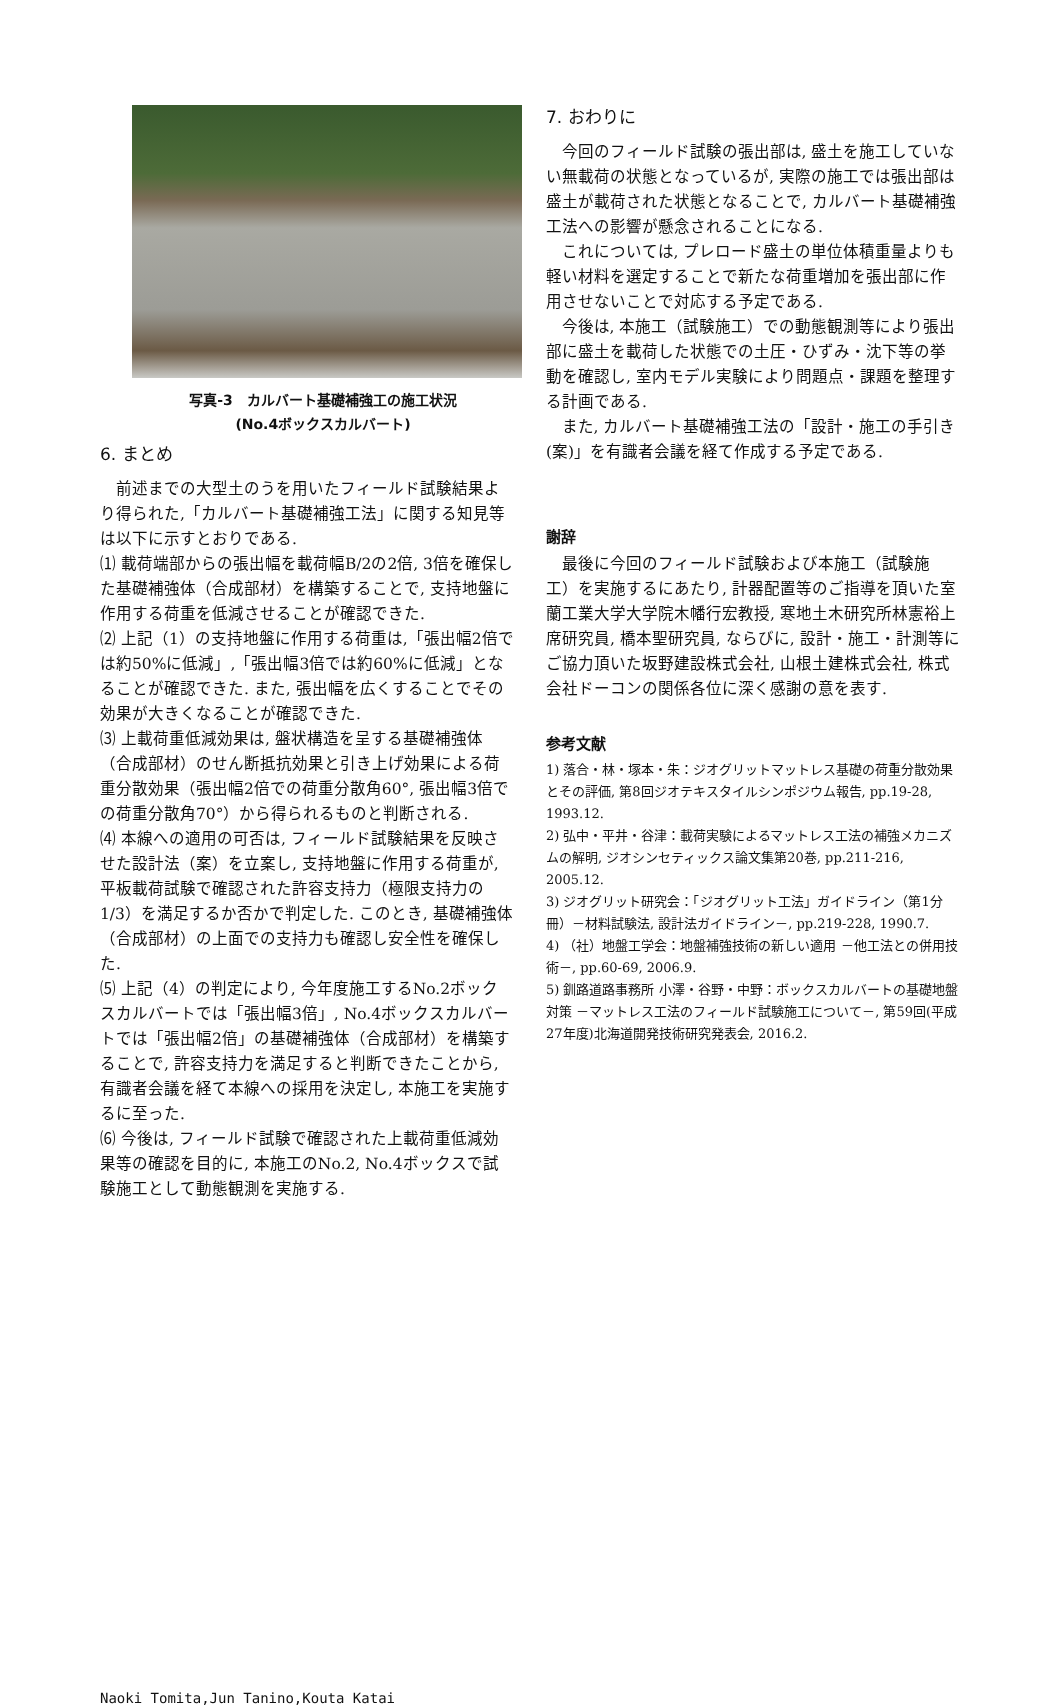写真-3　カルバート基礎補強工の施工状況
(No.4ボックスカルバート)
6. まとめ
前述までの大型土のうを用いたフィールド試験結果より得られた,「カルバート基礎補強工法」に関する知見等は以下に示すとおりである.
⑴ 載荷端部からの張出幅を載荷幅B/2の2倍, 3倍を確保した基礎補強体（合成部材）を構築することで, 支持地盤に作用する荷重を低減させることが確認できた.
⑵ 上記（1）の支持地盤に作用する荷重は,「張出幅2倍では約50%に低減」,「張出幅3倍では約60%に低減」となることが確認できた. また, 張出幅を広くすることでその効果が大きくなることが確認できた.
⑶ 上載荷重低減効果は, 盤状構造を呈する基礎補強体（合成部材）のせん断抵抗効果と引き上げ効果による荷重分散効果（張出幅2倍での荷重分散角60°, 張出幅3倍での荷重分散角70°）から得られるものと判断される.
⑷ 本線への適用の可否は, フィールド試験結果を反映させた設計法（案）を立案し, 支持地盤に作用する荷重が, 平板載荷試験で確認された許容支持力（極限支持力の1/3）を満足するか否かで判定した. このとき, 基礎補強体（合成部材）の上面での支持力も確認し安全性を確保した.
⑸ 上記（4）の判定により, 今年度施工するNo.2ボックスカルバートでは「張出幅3倍」, No.4ボックスカルバートでは「張出幅2倍」の基礎補強体（合成部材）を構築することで, 許容支持力を満足すると判断できたことから, 有識者会議を経て本線への採用を決定し, 本施工を実施するに至った.
⑹ 今後は, フィールド試験で確認された上載荷重低減効果等の確認を目的に, 本施工のNo.2, No.4ボックスで試験施工として動態観測を実施する.
7. おわりに
今回のフィールド試験の張出部は, 盛土を施工していない無載荷の状態となっているが, 実際の施工では張出部は盛土が載荷された状態となることで, カルバート基礎補強工法への影響が懸念されることになる.
これについては, プレロード盛土の単位体積重量よりも軽い材料を選定することで新たな荷重増加を張出部に作用させないことで対応する予定である.
今後は, 本施工（試験施工）での動態観測等により張出部に盛土を載荷した状態での土圧・ひずみ・沈下等の挙動を確認し, 室内モデル実験により問題点・課題を整理する計画である.
また, カルバート基礎補強工法の「設計・施工の手引き(案)」を有識者会議を経て作成する予定である.
謝辞
最後に今回のフィールド試験および本施工（試験施工）を実施するにあたり, 計器配置等のご指導を頂いた室蘭工業大学大学院木幡行宏教授, 寒地土木研究所林憲裕上席研究員, 橋本聖研究員, ならびに, 設計・施工・計測等にご協力頂いた坂野建設株式会社, 山根土建株式会社, 株式会社ドーコンの関係各位に深く感謝の意を表す.
参考文献
1) 落合・林・塚本・朱：ジオグリットマットレス基礎の荷重分散効果とその評価, 第8回ジオテキスタイルシンポジウム報告, pp.19-28, 1993.12.
2) 弘中・平井・谷津：載荷実験によるマットレス工法の補強メカニズムの解明, ジオシンセティックス論文集第20巻, pp.211-216, 2005.12.
3) ジオグリット研究会：「ジオグリット工法」ガイドライン（第1分冊）－材料試験法, 設計法ガイドライン－, pp.219-228, 1990.7.
4) （社）地盤工学会：地盤補強技術の新しい適用 －他工法との併用技術－, pp.60-69, 2006.9.
5) 釧路道路事務所 小澤・谷野・中野：ボックスカルバートの基礎地盤対策 －マットレス工法のフィールド試験施工について－, 第59回(平成27年度)北海道開発技術研究発表会, 2016.2.
Naoki Tomita,Jun Tanino,Kouta Katai